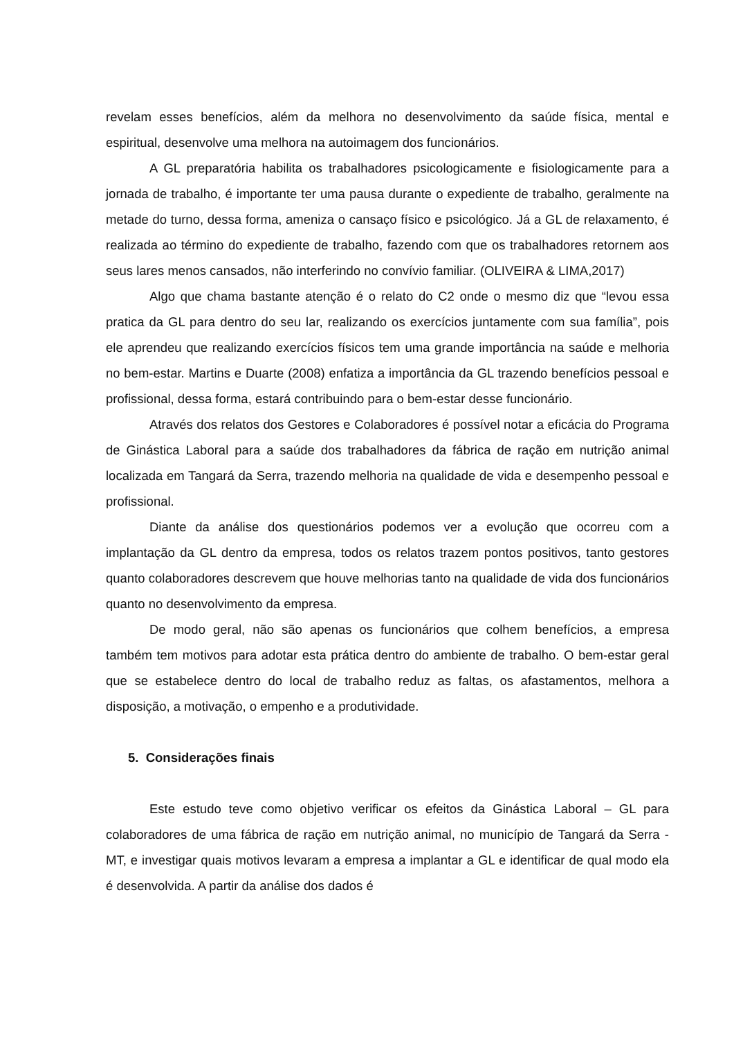revelam esses benefícios, além da melhora no desenvolvimento da saúde física, mental e espiritual, desenvolve uma melhora na autoimagem dos funcionários.
A GL preparatória habilita os trabalhadores psicologicamente e fisiologicamente para a jornada de trabalho, é importante ter uma pausa durante o expediente de trabalho, geralmente na metade do turno, dessa forma, ameniza o cansaço físico e psicológico. Já a GL de relaxamento, é realizada ao término do expediente de trabalho, fazendo com que os trabalhadores retornem aos seus lares menos cansados, não interferindo no convívio familiar. (OLIVEIRA & LIMA,2017)
Algo que chama bastante atenção é o relato do C2 onde o mesmo diz que “levou essa pratica da GL para dentro do seu lar, realizando os exercícios juntamente com sua família”, pois ele aprendeu que realizando exercícios físicos tem uma grande importância na saúde e melhoria no bem-estar. Martins e Duarte (2008) enfatiza a importância da GL trazendo benefícios pessoal e profissional, dessa forma, estará contribuindo para o bem-estar desse funcionário.
Através dos relatos dos Gestores e Colaboradores é possível notar a eficácia do Programa de Ginástica Laboral para a saúde dos trabalhadores da fábrica de ração em nutrição animal localizada em Tangará da Serra, trazendo melhoria na qualidade de vida e desempenho pessoal e profissional.
Diante da análise dos questionários podemos ver a evolução que ocorreu com a implantação da GL dentro da empresa, todos os relatos trazem pontos positivos, tanto gestores quanto colaboradores descrevem que houve melhorias tanto na qualidade de vida dos funcionários quanto no desenvolvimento da empresa.
De modo geral, não são apenas os funcionários que colhem benefícios, a empresa também tem motivos para adotar esta prática dentro do ambiente de trabalho. O bem-estar geral que se estabelece dentro do local de trabalho reduz as faltas, os afastamentos, melhora a disposição, a motivação, o empenho e a produtividade.
5. Considerações finais
Este estudo teve como objetivo verificar os efeitos da Ginástica Laboral – GL para colaboradores de uma fábrica de ração em nutrição animal, no município de Tangará da Serra - MT, e investigar quais motivos levaram a empresa a implantar a GL e identificar de qual modo ela é desenvolvida. A partir da análise dos dados é